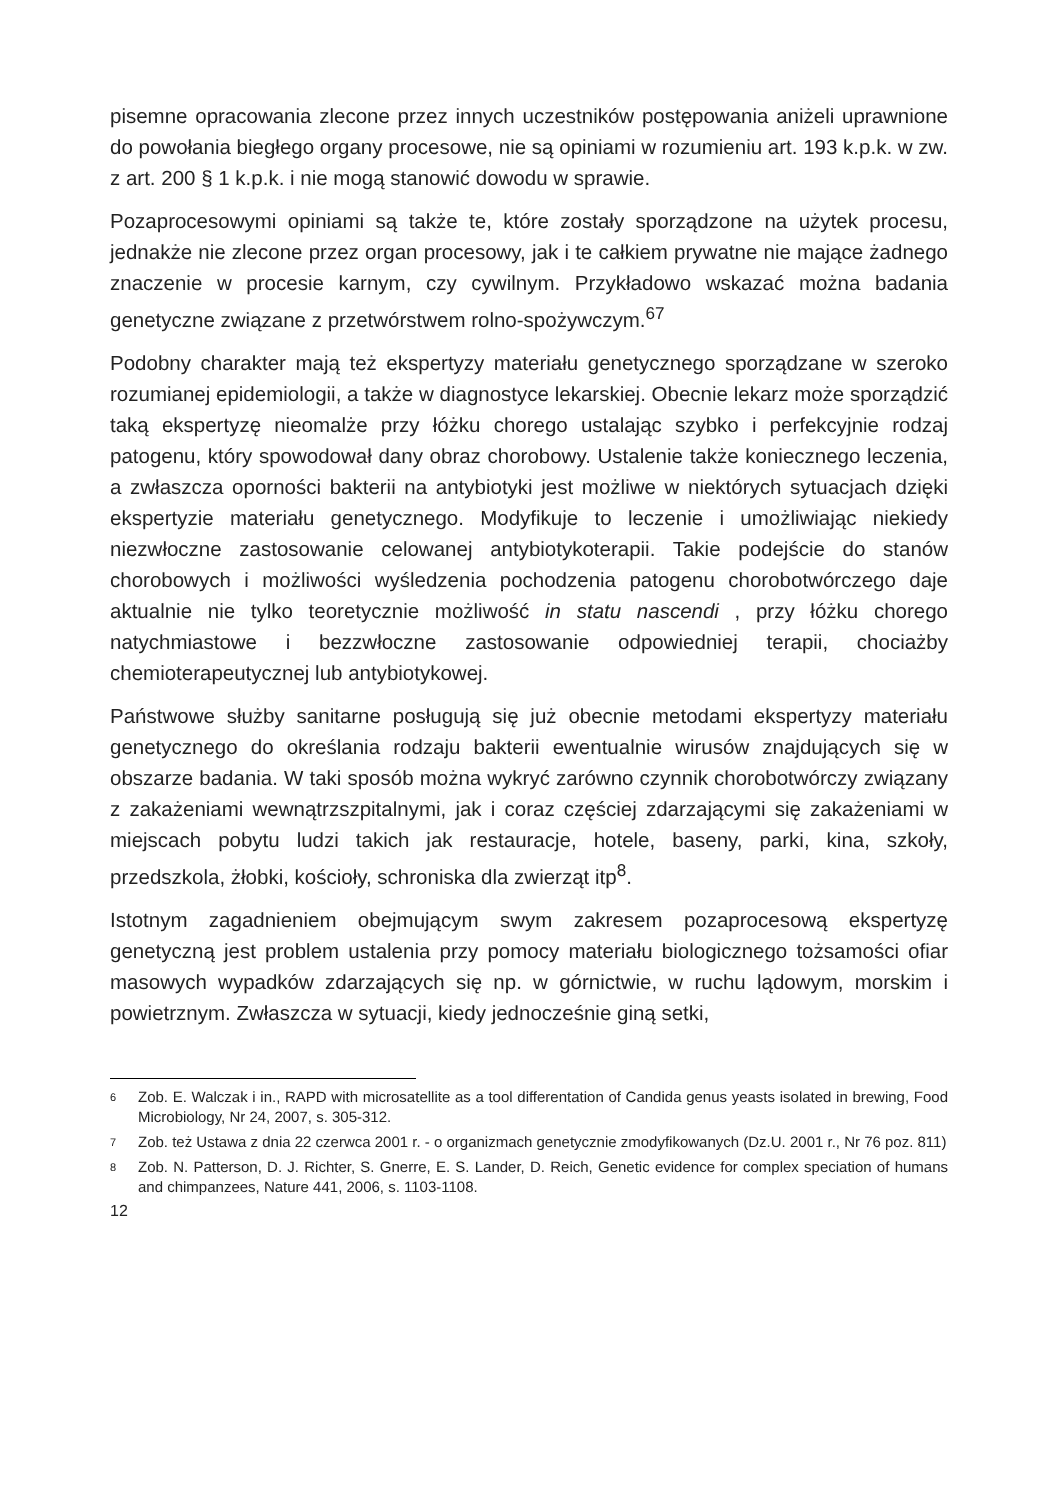pisemne opracowania zlecone przez innych uczestników postępowania aniżeli uprawnione do powołania biegłego organy procesowe, nie są opiniami w rozumieniu art. 193 k.p.k. w zw. z art. 200 § 1 k.p.k. i nie mogą stanowić dowodu w sprawie.
Pozaprocesowymi opiniami są także te, które zostały sporządzone na użytek procesu, jednakże nie zlecone przez organ procesowy, jak i te całkiem prywatne nie mające żadnego znaczenie w procesie karnym, czy cywilnym. Przykładowo wskazać można badania genetyczne związane z przetwórstwem rolno-spożywczym.<sup>67</sup>
Podobny charakter mają też ekspertyzy materiału genetycznego sporządzane w szeroko rozumianej epidemiologii, a także w diagnostyce lekarskiej. Obecnie lekarz może sporządzić taką ekspertyzę nieomalże przy łóżku chorego ustalając szybko i perfekcyjnie rodzaj patogenu, który spowodował dany obraz chorobowy. Ustalenie także koniecznego leczenia, a zwłaszcza oporności bakterii na antybiotyki jest możliwe w niektórych sytuacjach dzięki ekspertyzie materiału genetycznego. Modyfikuje to leczenie i umożliwiając niekiedy niezwłoczne zastosowanie celowanej antybiotykoterapii. Takie podejście do stanów chorobowych i możliwości wyśledzenia pochodzenia patogenu chorobotwórczego daje aktualnie nie tylko teoretycznie możliwość in statu nascendi , przy łóżku chorego natychmiastowe i bezzwłoczne zastosowanie odpowiedniej terapii, chociażby chemioterapeutycznej lub antybiotykowej.
Państwowe służby sanitarne posługują się już obecnie metodami ekspertyzy materiału genetycznego do określania rodzaju bakterii ewentualnie wirusów znajdujących się w obszarze badania. W taki sposób można wykryć zarówno czynnik chorobotwórczy związany z zakażeniami wewnątrzszpitalnymi, jak i coraz częściej zdarzającymi się zakażeniami w miejscach pobytu ludzi takich jak restauracje, hotele, baseny, parki, kina, szkoły, przedszkola, żłobki, kościoły, schroniska dla zwierząt itp<sup>8</sup>.
Istotnym zagadnieniem obejmującym swym zakresem pozaprocesową ekspertyzę genetyczną jest problem ustalenia przy pomocy materiału biologicznego tożsamości ofiar masowych wypadków zdarzających się np. w górnictwie, w ruchu lądowym, morskim i powietrznym. Zwłaszcza w sytuacji, kiedy jednocześnie giną setki,
6
Zob. E. Walczak i in., RAPD with microsatellite as a tool differentation of Candida genus yeasts isolated in brewing, Food Microbiology, Nr 24, 2007, s. 305-312.
7
Zob. też Ustawa z dnia 22 czerwca 2001 r. - o organizmach genetycznie zmodyfikowanych (Dz.U. 2001 r., Nr 76 poz. 811)
8
Zob. N. Patterson, D. J. Richter, S. Gnerre, E. S. Lander, D. Reich, Genetic evidence for complex speciation of humans and chimpanzees, Nature 441, 2006, s. 1103-1108.
12